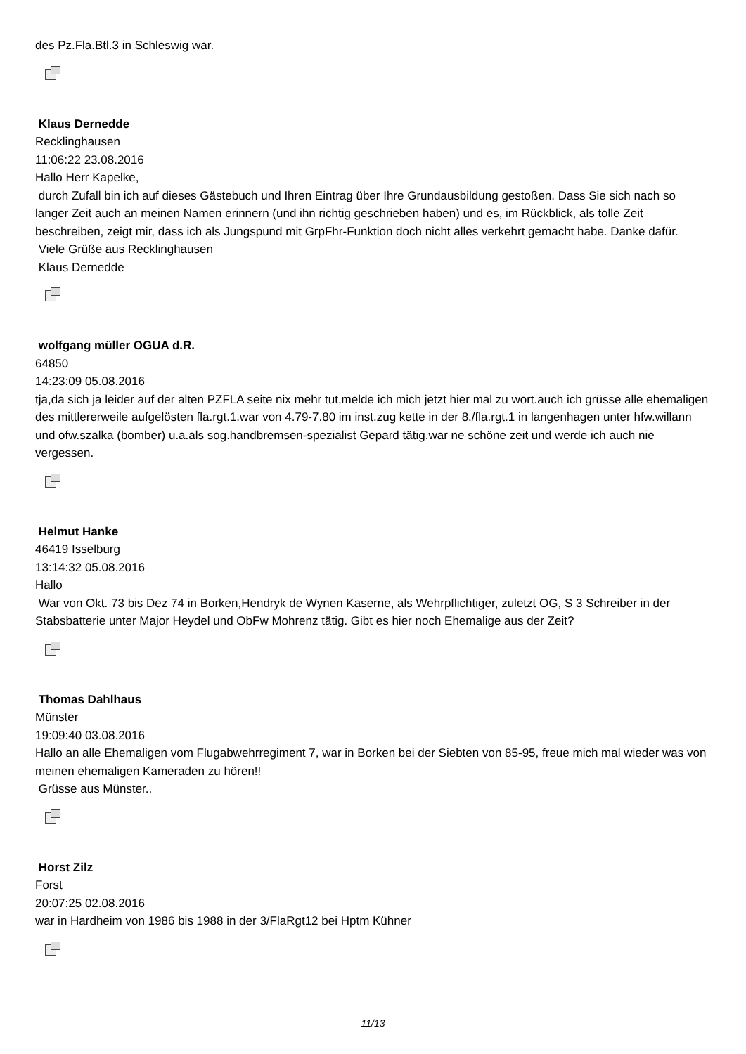des Pz.Fla.Btl.3 in Schleswig war.
Klaus Dernedde
Recklinghausen
11:06:22 23.08.2016
Hallo Herr Kapelke,
durch Zufall bin ich auf dieses Gästebuch und Ihren Eintrag über Ihre Grundausbildung gestoßen. Dass Sie sich nach so langer Zeit auch an meinen Namen erinnern (und ihn richtig geschrieben haben) und es, im Rückblick, als tolle Zeit beschreiben, zeigt mir, dass ich als Jungspund mit GrpFhr-Funktion doch nicht alles verkehrt gemacht habe. Danke dafür.
Viele Grüße aus Recklinghausen
Klaus Dernedde
wolfgang müller OGUA d.R.
64850
14:23:09 05.08.2016
tja,da sich ja leider auf der alten PZFLA seite nix mehr tut,melde ich mich jetzt hier mal zu wort.auch ich grüsse alle ehemaligen des mittlererweile aufgelösten fla.rgt.1.war von 4.79-7.80 im inst.zug kette in der 8./fla.rgt.1 in langenhagen unter hfw.willann und ofw.szalka (bomber) u.a.als sog.handbremsen-spezialist Gepard tätig.war ne schöne zeit und werde ich auch nie vergessen.
Helmut Hanke
46419 Isselburg
13:14:32 05.08.2016
Hallo
War von Okt. 73 bis Dez 74 in Borken,Hendryk de Wynen Kaserne, als Wehrpflichtiger, zuletzt OG, S 3 Schreiber in der Stabsbatterie unter Major Heydel und ObFw Mohrenz tätig. Gibt es hier noch Ehemalige aus der Zeit?
Thomas Dahlhaus
Münster
19:09:40 03.08.2016
Hallo an alle Ehemaligen vom Flugabwehrregiment 7, war in Borken bei der Siebten von 85-95, freue mich mal wieder was von meinen ehemaligen Kameraden zu hören!!
Grüsse aus Münster..
Horst Zilz
Forst
20:07:25 02.08.2016
war in Hardheim von 1986 bis 1988 in der 3/FlaRgt12 bei Hptm Kühner
11/13